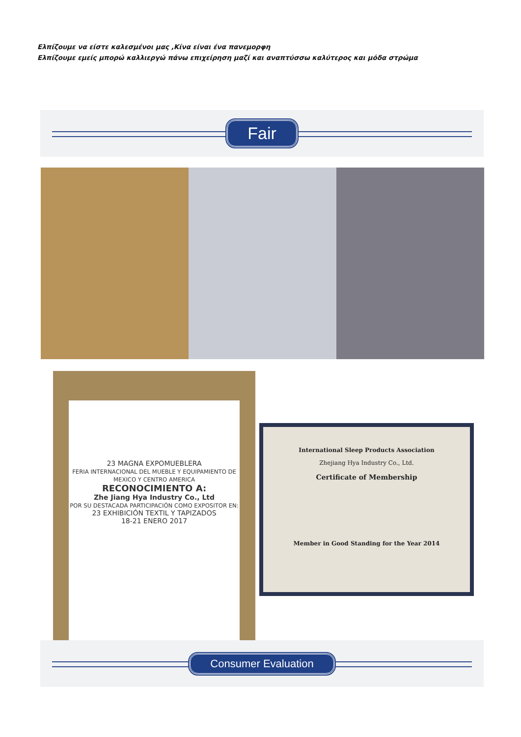Ελπίζουμε να είστε καλεσμένοι μας ,Κίνα είναι ένα πανεμορφη
Ελπίζουμε εμείς μπορώ καλλιεργώ πάνω επιχείρηση μαζί και αναπτύσσω καλύτερος και μόδα στρώμα
Fair
23 MAGNA EXPOMUEBLERA
FERIA INTERNACIONAL DEL MUEBLE Y EQUIPAMIENTO DE MEXICO Y CENTRO AMERICA
RECONOCIMIENTO A:
Zhe Jiang Hya Industry Co., Ltd
POR SU DESTACADA PARTICIPACIÓN COMO EXPOSITOR EN:
23 EXHIBICIÓN TEXTIL Y TAPIZADOS
18-21 ENERO 2017
International Sleep Products Association
Zhejiang Hya Industry Co., Ltd.
Certificate of Membership
Member in Good Standing for the Year 2014
Consumer Evaluation